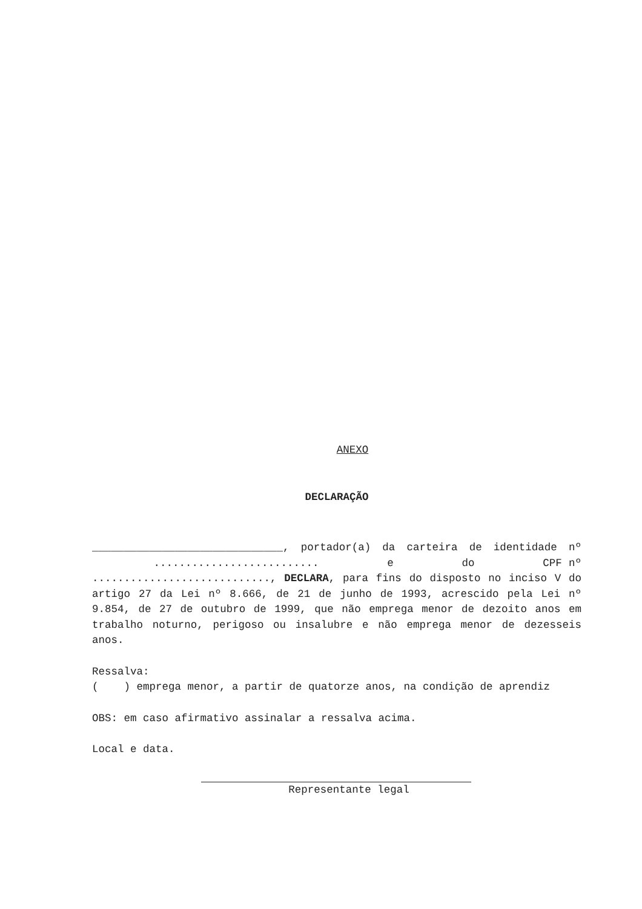ANEXO
DECLARAÇÃO
______________________________, portador(a) da carteira de identidade nº .......................... e do CPF nº ............................, DECLARA, para fins do disposto no inciso V do artigo 27 da Lei nº 8.666, de 21 de junho de 1993, acrescido pela Lei nº 9.854, de 27 de outubro de 1999, que não emprega menor de dezoito anos em trabalho noturno, perigoso ou insalubre e não emprega menor de dezesseis anos.
Ressalva:
( ) emprega menor, a partir de quatorze anos, na condição de aprendiz
OBS: em caso afirmativo assinalar a ressalva acima.
Local e data.
Representante legal